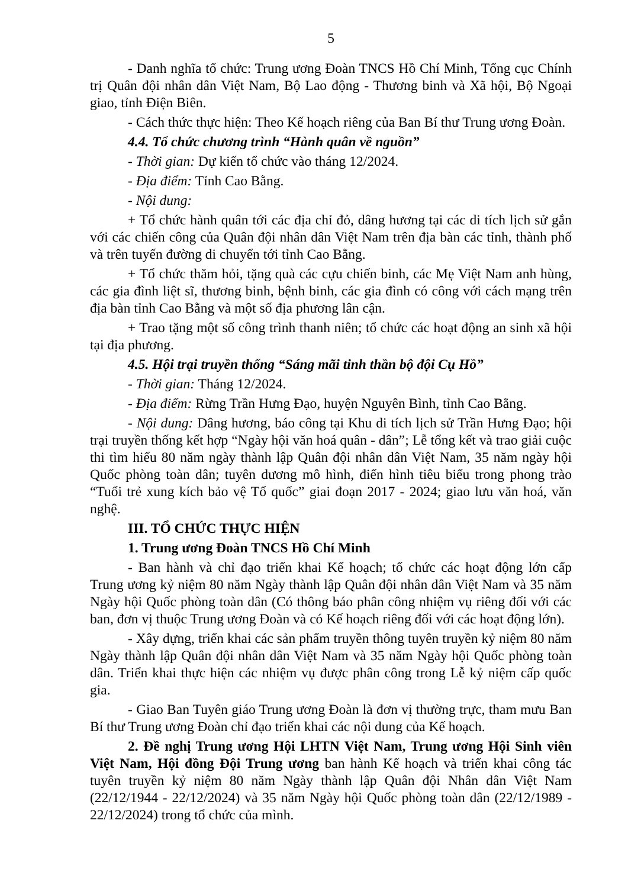5
- Danh nghĩa tổ chức: Trung ương Đoàn TNCS Hồ Chí Minh, Tổng cục Chính trị Quân đội nhân dân Việt Nam, Bộ Lao động - Thương binh và Xã hội, Bộ Ngoại giao, tỉnh Điện Biên.
- Cách thức thực hiện: Theo Kế hoạch riêng của Ban Bí thư Trung ương Đoàn.
4.4. Tổ chức chương trình “Hành quân về nguồn”
- Thời gian: Dự kiến tổ chức vào tháng 12/2024.
- Địa điểm: Tỉnh Cao Bằng.
- Nội dung:
+ Tổ chức hành quân tới các địa chỉ đỏ, dâng hương tại các di tích lịch sử gắn với các chiến công của Quân đội nhân dân Việt Nam trên địa bàn các tỉnh, thành phố và trên tuyến đường di chuyển tới tỉnh Cao Bằng.
+ Tổ chức thăm hỏi, tặng quà các cựu chiến binh, các Mẹ Việt Nam anh hùng, các gia đình liệt sĩ, thương binh, bệnh binh, các gia đình có công với cách mạng trên địa bàn tỉnh Cao Bằng và một số địa phương lân cận.
+ Trao tặng một số công trình thanh niên; tổ chức các hoạt động an sinh xã hội tại địa phương.
4.5. Hội trại truyền thống “Sáng mãi tinh thần bộ đội Cụ Hồ”
- Thời gian: Tháng 12/2024.
- Địa điểm: Rừng Trần Hưng Đạo, huyện Nguyên Bình, tỉnh Cao Bằng.
- Nội dung: Dâng hương, báo công tại Khu di tích lịch sử Trần Hưng Đạo; hội trại truyền thống kết hợp “Ngày hội văn hoá quân - dân”; Lễ tổng kết và trao giải cuộc thi tìm hiểu 80 năm ngày thành lập Quân đội nhân dân Việt Nam, 35 năm ngày hội Quốc phòng toàn dân; tuyên dương mô hình, điển hình tiêu biểu trong phong trào “Tuổi trẻ xung kích bảo vệ Tổ quốc” giai đoạn 2017 - 2024; giao lưu văn hoá, văn nghệ.
III. TỔ CHỨC THỰC HIỆN
1. Trung ương Đoàn TNCS Hồ Chí Minh
- Ban hành và chỉ đạo triển khai Kế hoạch; tổ chức các hoạt động lớn cấp Trung ương kỷ niệm 80 năm Ngày thành lập Quân đội nhân dân Việt Nam và 35 năm Ngày hội Quốc phòng toàn dân (Có thông báo phân công nhiệm vụ riêng đối với các ban, đơn vị thuộc Trung ương Đoàn và có Kế hoạch riêng đối với các hoạt động lớn).
- Xây dựng, triển khai các sản phẩm truyền thông tuyên truyền kỷ niệm 80 năm Ngày thành lập Quân đội nhân dân Việt Nam và 35 năm Ngày hội Quốc phòng toàn dân. Triển khai thực hiện các nhiệm vụ được phân công trong Lễ kỷ niệm cấp quốc gia.
- Giao Ban Tuyên giáo Trung ương Đoàn là đơn vị thường trực, tham mưu Ban Bí thư Trung ương Đoàn chỉ đạo triển khai các nội dung của Kế hoạch.
2. Đề nghị Trung ương Hội LHTN Việt Nam, Trung ương Hội Sinh viên Việt Nam, Hội đồng Đội Trung ương ban hành Kế hoạch và triển khai công tác tuyên truyền kỷ niệm 80 năm Ngày thành lập Quân đội Nhân dân Việt Nam (22/12/1944 - 22/12/2024) và 35 năm Ngày hội Quốc phòng toàn dân (22/12/1989 - 22/12/2024) trong tổ chức của mình.